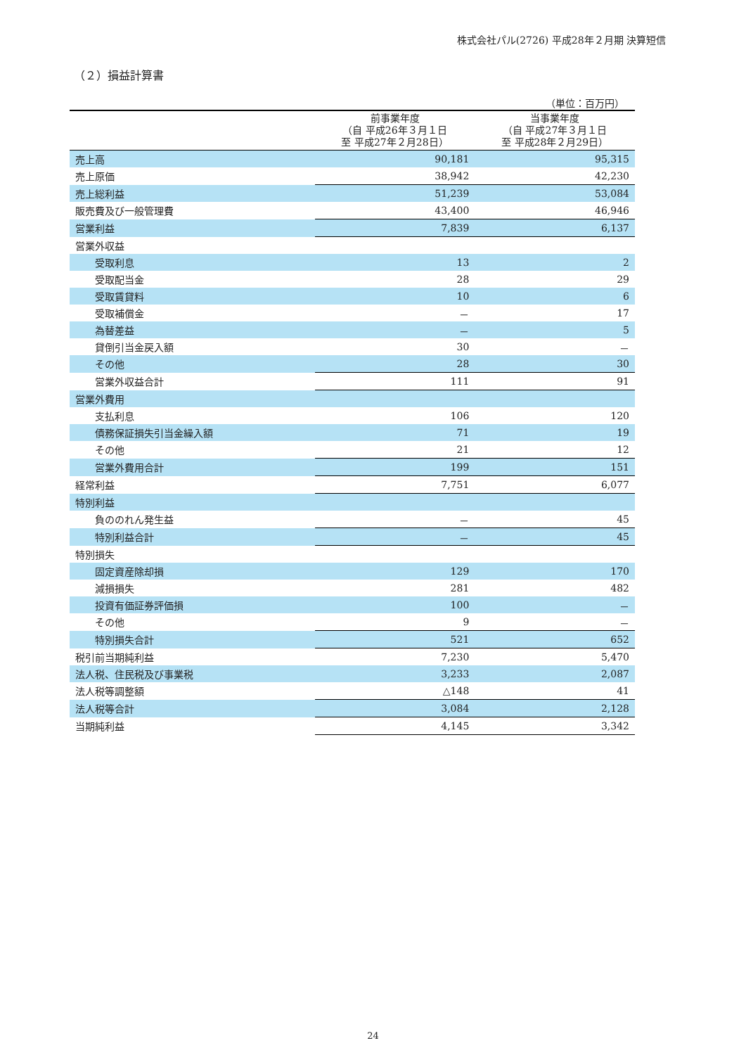株式会社パル(2726) 平成28年２月期 決算短信
（２）損益計算書
（単位：百万円）
| | 前事業年度 （自 平成26年３月１日 至 平成27年２月28日） | 当事業年度 （自 平成27年３月１日 至 平成28年２月29日） |
| --- | --- | --- |
| 売上高 | 90,181 | 95,315 |
| 売上原価 | 38,942 | 42,230 |
| 売上総利益 | 51,239 | 53,084 |
| 販売費及び一般管理費 | 43,400 | 46,946 |
| 営業利益 | 7,839 | 6,137 |
| 営業外収益 | | |
| 受取利息 | 13 | 2 |
| 受取配当金 | 28 | 29 |
| 受取賃貸料 | 10 | 6 |
| 受取補償金 | － | 17 |
| 為替差益 | － | 5 |
| 貸倒引当金戻入額 | 30 | － |
| その他 | 28 | 30 |
| 営業外収益合計 | 111 | 91 |
| 営業外費用 | | |
| 支払利息 | 106 | 120 |
| 債務保証損失引当金繰入額 | 71 | 19 |
| その他 | 21 | 12 |
| 営業外費用合計 | 199 | 151 |
| 経常利益 | 7,751 | 6,077 |
| 特別利益 | | |
| 負ののれん発生益 | － | 45 |
| 特別利益合計 | － | 45 |
| 特別損失 | | |
| 固定資産除却損 | 129 | 170 |
| 減損損失 | 281 | 482 |
| 投資有価証券評価損 | 100 | － |
| その他 | 9 | － |
| 特別損失合計 | 521 | 652 |
| 税引前当期純利益 | 7,230 | 5,470 |
| 法人税、住民税及び事業税 | 3,233 | 2,087 |
| 法人税等調整額 | △148 | 41 |
| 法人税等合計 | 3,084 | 2,128 |
| 当期純利益 | 4,145 | 3,342 |
24